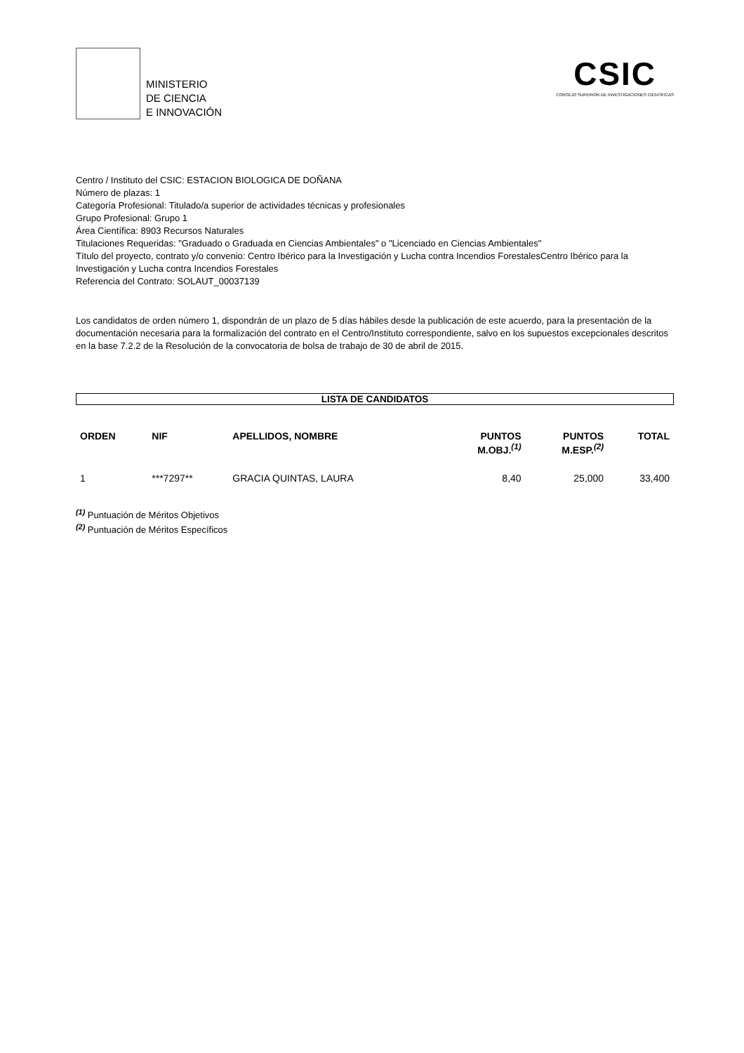MINISTERIO
DE CIENCIA
E INNOVACIÓN
CSIC
CONSEJO SUPERIOR DE INVESTIGACIONES CIENTÍFICAS
Centro / Instituto del CSIC: ESTACION BIOLOGICA DE DOÑANA
Número de plazas: 1
Categoría Profesional: Titulado/a superior de actividades técnicas y profesionales
Grupo Profesional: Grupo 1
Área Científica: 8903 Recursos Naturales
Titulaciones Requeridas: "Graduado o Graduada en Ciencias Ambientales" o "Licenciado en Ciencias Ambientales"
Título del proyecto, contrato y/o convenio: Centro Ibérico para la Investigación y Lucha contra Incendios ForestalesCentro Ibérico para la Investigación y Lucha contra Incendios Forestales
Referencia del Contrato: SOLAUT_00037139
Los candidatos de orden número 1, dispondrán de un plazo de 5 días hábiles desde la publicación de este acuerdo, para la presentación de la documentación necesaria para la formalización del contrato en el Centro/Instituto correspondiente, salvo en los supuestos excepcionales descritos en la base 7.2.2 de la Resolución de la convocatoria de bolsa de trabajo de 30 de abril de 2015.
LISTA DE CANDIDATOS
| ORDEN | NIF | APELLIDOS, NOMBRE | PUNTOS M.OBJ.<sup>(1)</sup> | PUNTOS M.ESP.<sup>(2)</sup> | TOTAL |
| --- | --- | --- | --- | --- | --- |
| 1 | ***7297** | GRACIA QUINTAS, LAURA | 8,40 | 25,000 | 33,400 |
<sup>(1)</sup> Puntuación de Méritos Objetivos
<sup>(2)</sup> Puntuación de Méritos Específicos